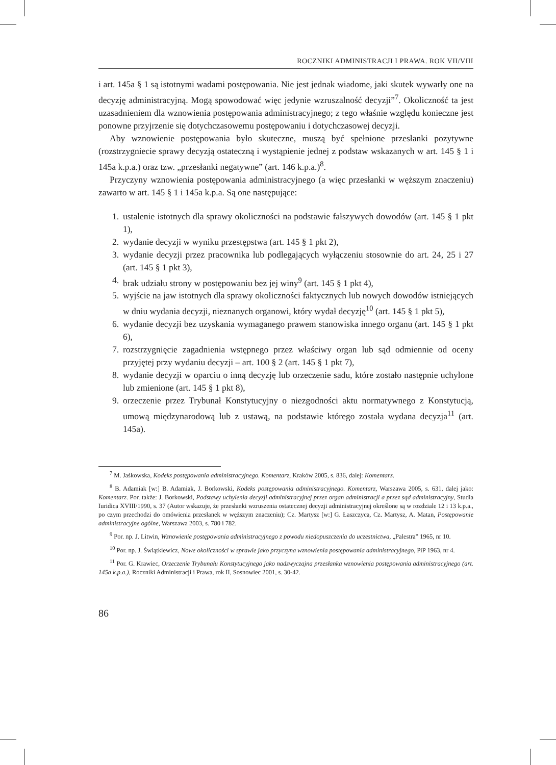ROCZNIKI ADMINISTRACJI I PRAWA. ROK VII/VIII
i art. 145a § 1 są istotnymi wadami postępowania. Nie jest jednak wiadome, jaki skutek wywarły one na decyzję administracyjną. Mogą spowodować więc jedynie wzruszalność decyzji”<sup>7</sup>. Okoliczność ta jest uzasadnieniem dla wznowienia postępowania administracyjnego; z tego właśnie względu konieczne jest ponowne przyjrzenie się dotychczasowemu postępowaniu i dotychczasowej decyzji.
Aby wznowienie postępowania było skuteczne, muszą być spełnione przesłanki pozytywne (rozstrzygniecie sprawy decyzją ostateczną i wystąpienie jednej z podstaw wskazanych w art. 145 § 1 i 145a k.p.a.) oraz tzw. „przesłanki negatywne” (art. 146 k.p.a.)<sup>8</sup>.
Przyczyny wznowienia postępowania administracyjnego (a więc przesłanki w węższym znaczeniu) zawarto w art. 145 § 1 i 145a k.p.a. Są one następujące:
1. ustalenie istotnych dla sprawy okoliczności na podstawie fałszywych dowodów (art. 145 § 1 pkt 1),
2. wydanie decyzji w wyniku przestępstwa (art. 145 § 1 pkt 2),
3. wydanie decyzji przez pracownika lub podlegających wyłączeniu stosownie do art. 24, 25 i 27 (art. 145 § 1 pkt 3),
4. brak udziału strony w postępowaniu bez jej winy<sup>9</sup> (art. 145 § 1 pkt 4),
5. wyjście na jaw istotnych dla sprawy okoliczności faktycznych lub nowych dowodów istniejących w dniu wydania decyzji, nieznanych organowi, który wydał decyzję<sup>10</sup> (art. 145 § 1 pkt 5),
6. wydanie decyzji bez uzyskania wymaganego prawem stanowiska innego organu (art. 145 § 1 pkt 6),
7. rozstrzygnięcie zagadnienia wstępnego przez właściwy organ lub sąd odmiennie od oceny przyjętej przy wydaniu decyzji – art. 100 § 2 (art. 145 § 1 pkt 7),
8. wydanie decyzji w oparciu o inną decyzję lub orzeczenie sadu, które zostało następnie uchylone lub zmienione (art. 145 § 1 pkt 8),
9. orzeczenie przez Trybunał Konstytucyjny o niezgodności aktu normatywnego z Konstytucją, umową międzynarodową lub z ustawą, na podstawie którego została wydana decyzja<sup>11</sup> (art. 145a).
<sup>7</sup> M. Jaśkowska, Kodeks postępowania administracyjnego. Komentarz, Kraków 2005, s. 836, dalej: Komentarz.
<sup>8</sup> B. Adamiak [w:] B. Adamiak, J. Borkowski, Kodeks postępowania administracyjnego. Komentarz, Warszawa 2005, s. 631, dalej jako: Komentarz. Por. także: J. Borkowski, Podstawy uchylenia decyzji administracyjnej przez organ administracji a przez sąd administracyjny, Studia Iuridica XVIII/1990, s. 37 (Autor wskazuje, że przesłanki wzruszenia ostatecznej decyzji administracyjnej określone są w rozdziale 12 i 13 k.p.a., po czym przechodzi do omówienia przesłanek w węższym znaczeniu); Cz. Martysz [w:] G. Łaszczyca, Cz. Martysz, A. Matan, Postępowanie administracyjne ogólne, Warszawa 2003, s. 780 i 782.
<sup>9</sup> Por. np. J. Litwin, Wznowienie postępowania administracyjnego z powodu niedopuszczenia do uczestnictwa, „Palestra” 1965, nr 10.
<sup>10</sup> Por. np. J. Świątkiewicz, Nowe okoliczności w sprawie jako przyczyna wznowienia postępowania administracyjnego, PiP 1963, nr 4.
<sup>11</sup> Por. G. Krawiec, Orzeczenie Trybunału Konstytucyjnego jako nadzwyczajna przesłanka wznowienia postępowania administracyjnego (art. 145a k.p.a.), Roczniki Administracji i Prawa, rok II, Sosnowiec 2001, s. 30-42.
86